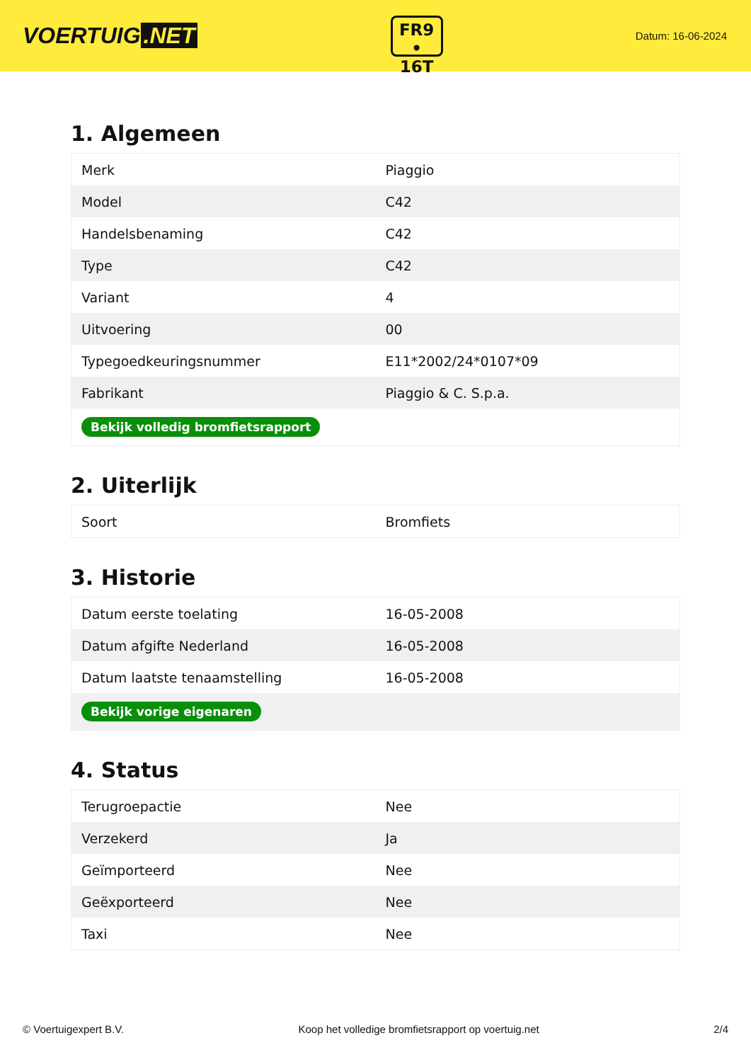VOERTUIG.NET
FR9
• 16T
Datum: 16-06-2024
1. Algemeen
| Merk | Piaggio |
| Model | C42 |
| Handelsbenaming | C42 |
| Type | C42 |
| Variant | 4 |
| Uitvoering | 00 |
| Typegoedkeuringsnummer | E11*2002/24*0107*09 |
| Fabrikant | Piaggio & C. S.p.a. |
| Bekijk volledig bromfietsrapport | |
2. Uiterlijk
| Soort | Bromfiets |
3. Historie
| Datum eerste toelating | 16-05-2008 |
| Datum afgifte Nederland | 16-05-2008 |
| Datum laatste tenaamstelling | 16-05-2008 |
| Bekijk vorige eigenaren | |
4. Status
| Terugroepactie | Nee |
| Verzekerd | Ja |
| Geïmporteerd | Nee |
| Geëxporteerd | Nee |
| Taxi | Nee |
© Voertuigexpert B.V. Koop het volledige bromfietsrapport op voertuig.net 2/4